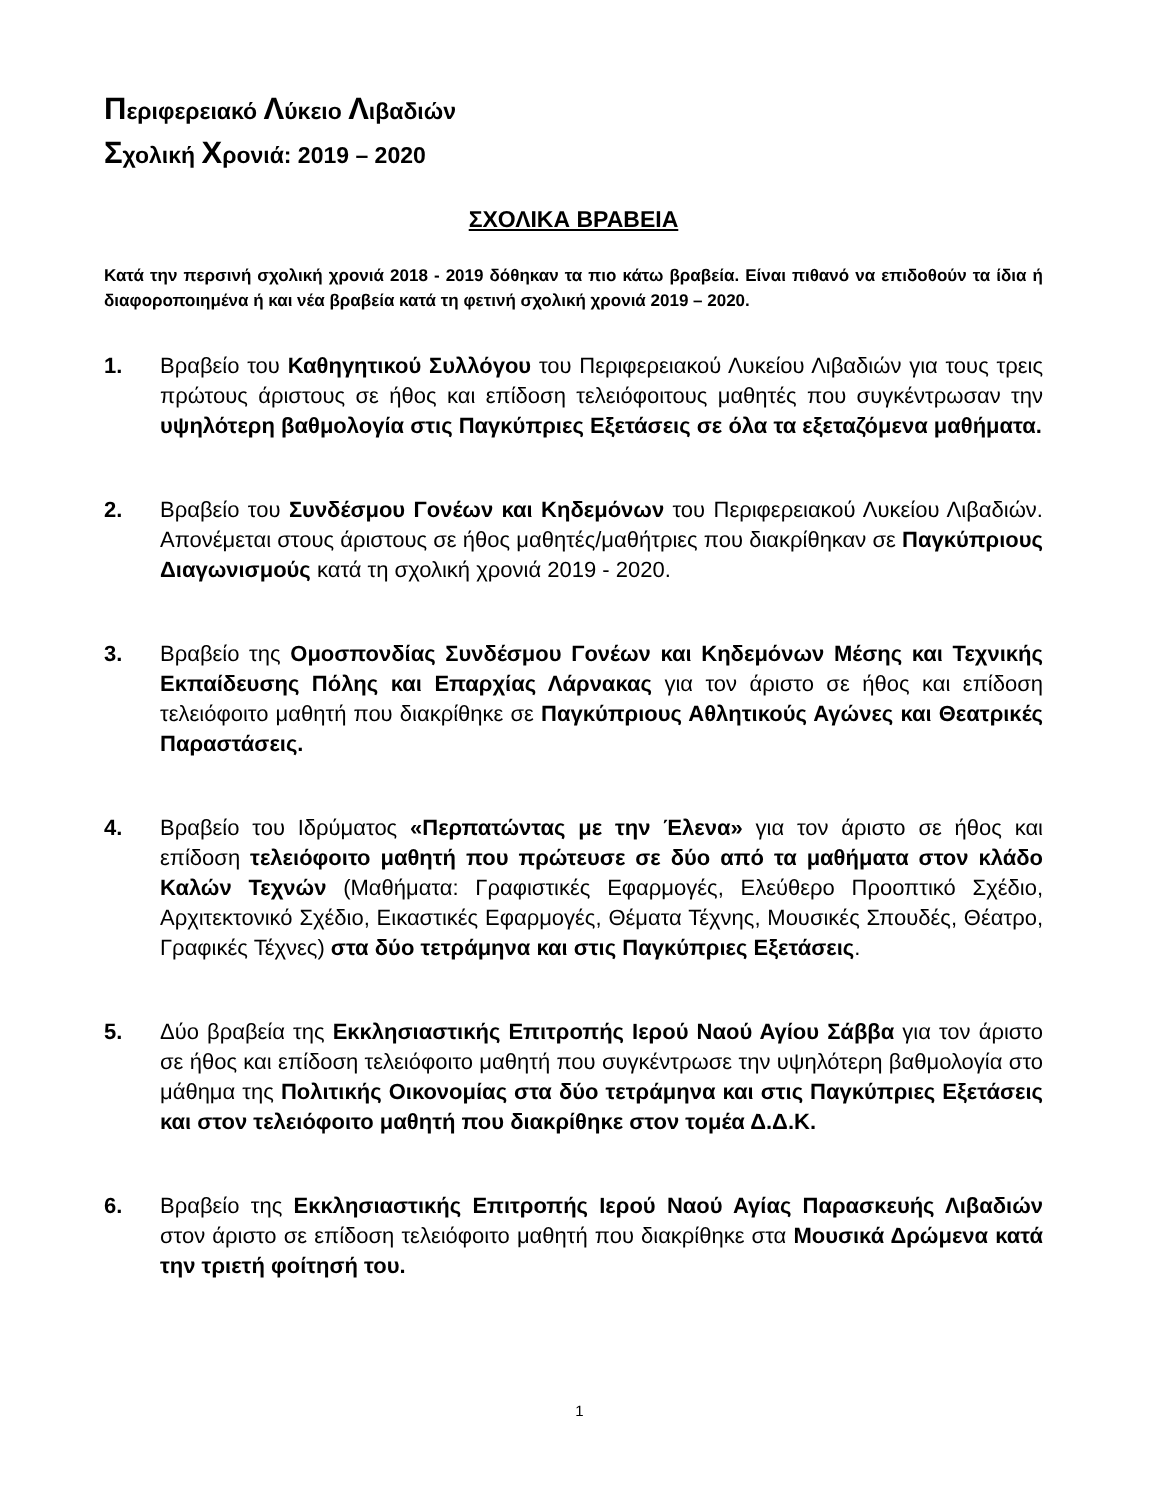Περιφερειακό Λύκειο Λιβαδιών
Σχολική Χρονιά: 2019 – 2020
ΣΧΟΛΙΚΑ ΒΡΑΒΕΙΑ
Κατά την περσινή σχολική χρονιά 2018 - 2019 δόθηκαν τα πιο κάτω βραβεία. Είναι πιθανό να επιδοθούν τα ίδια ή διαφοροποιημένα ή και νέα βραβεία κατά τη φετινή σχολική χρονιά 2019 – 2020.
1. Βραβείο του Καθηγητικού Συλλόγου του Περιφερειακού Λυκείου Λιβαδιών για τους τρεις πρώτους άριστους σε ήθος και επίδοση τελειόφοιτους μαθητές που συγκέντρωσαν την υψηλότερη βαθμολογία στις Παγκύπριες Εξετάσεις σε όλα τα εξεταζόμενα μαθήματα.
2. Βραβείο του Συνδέσμου Γονέων και Κηδεμόνων του Περιφερειακού Λυκείου Λιβαδιών. Απονέμεται στους άριστους σε ήθος μαθητές/μαθήτριες που διακρίθηκαν σε Παγκύπριους Διαγωνισμούς κατά τη σχολική χρονιά 2019 - 2020.
3. Βραβείο της Ομοσπονδίας Συνδέσμου Γονέων και Κηδεμόνων Μέσης και Τεχνικής Εκπαίδευσης Πόλης και Επαρχίας Λάρνακας για τον άριστο σε ήθος και επίδοση τελειόφοιτο μαθητή που διακρίθηκε σε Παγκύπριους Αθλητικούς Αγώνες και Θεατρικές Παραστάσεις.
4. Βραβείο του Ιδρύματος «Περπατώντας με την Έλενα» για τον άριστο σε ήθος και επίδοση τελειόφοιτο μαθητή που πρώτευσε σε δύο από τα μαθήματα στον κλάδο Καλών Τεχνών (Μαθήματα: Γραφιστικές Εφαρμογές, Ελεύθερο Προοπτικό Σχέδιο, Αρχιτεκτονικό Σχέδιο, Εικαστικές Εφαρμογές, Θέματα Τέχνης, Μουσικές Σπουδές, Θέατρο, Γραφικές Τέχνες) στα δύο τετράμηνα και στις Παγκύπριες Εξετάσεις.
5. Δύο βραβεία της Εκκλησιαστικής Επιτροπής Ιερού Ναού Αγίου Σάββα για τον άριστο σε ήθος και επίδοση τελειόφοιτο μαθητή που συγκέντρωσε την υψηλότερη βαθμολογία στο μάθημα της Πολιτικής Οικονομίας στα δύο τετράμηνα και στις Παγκύπριες Εξετάσεις και στον τελειόφοιτο μαθητή που διακρίθηκε στον τομέα Δ.Δ.Κ.
6. Βραβείο της Εκκλησιαστικής Επιτροπής Ιερού Ναού Αγίας Παρασκευής Λιβαδιών στον άριστο σε επίδοση τελειόφοιτο μαθητή που διακρίθηκε στα Μουσικά Δρώμενα κατά την τριετή φοίτησή του.
1